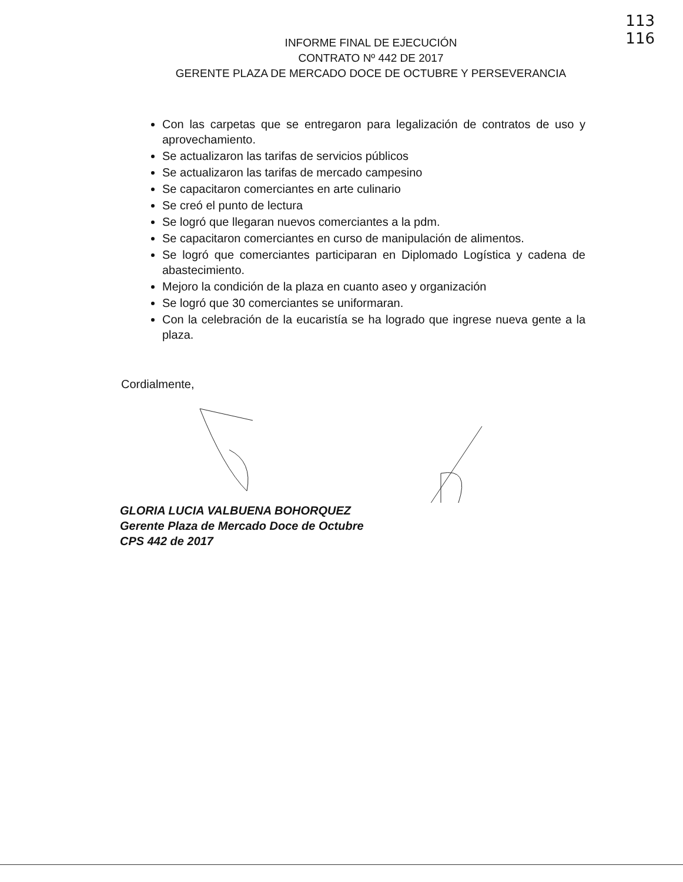113
116
INFORME FINAL DE EJECUCIÓN
CONTRATO Nº 442 DE 2017
GERENTE PLAZA DE MERCADO DOCE DE OCTUBRE Y PERSEVERANCIA
Con las carpetas que se entregaron para legalización de contratos de uso y aprovechamiento.
Se actualizaron las tarifas de servicios públicos
Se actualizaron las tarifas de mercado campesino
Se capacitaron comerciantes en arte culinario
Se creó el punto de lectura
Se logró que llegaran nuevos comerciantes a la pdm.
Se capacitaron comerciantes en curso de manipulación de alimentos.
Se logró que comerciantes participaran en Diplomado Logística y cadena de abastecimiento.
Mejoro la condición de la plaza en cuanto aseo y organización
Se logró que 30 comerciantes se uniformaran.
Con la celebración de la eucaristía se ha logrado que ingrese nueva gente a la plaza.
Cordialmente,
GLORIA LUCIA VALBUENA BOHORQUEZ
Gerente Plaza de Mercado Doce de Octubre
CPS 442 de 2017